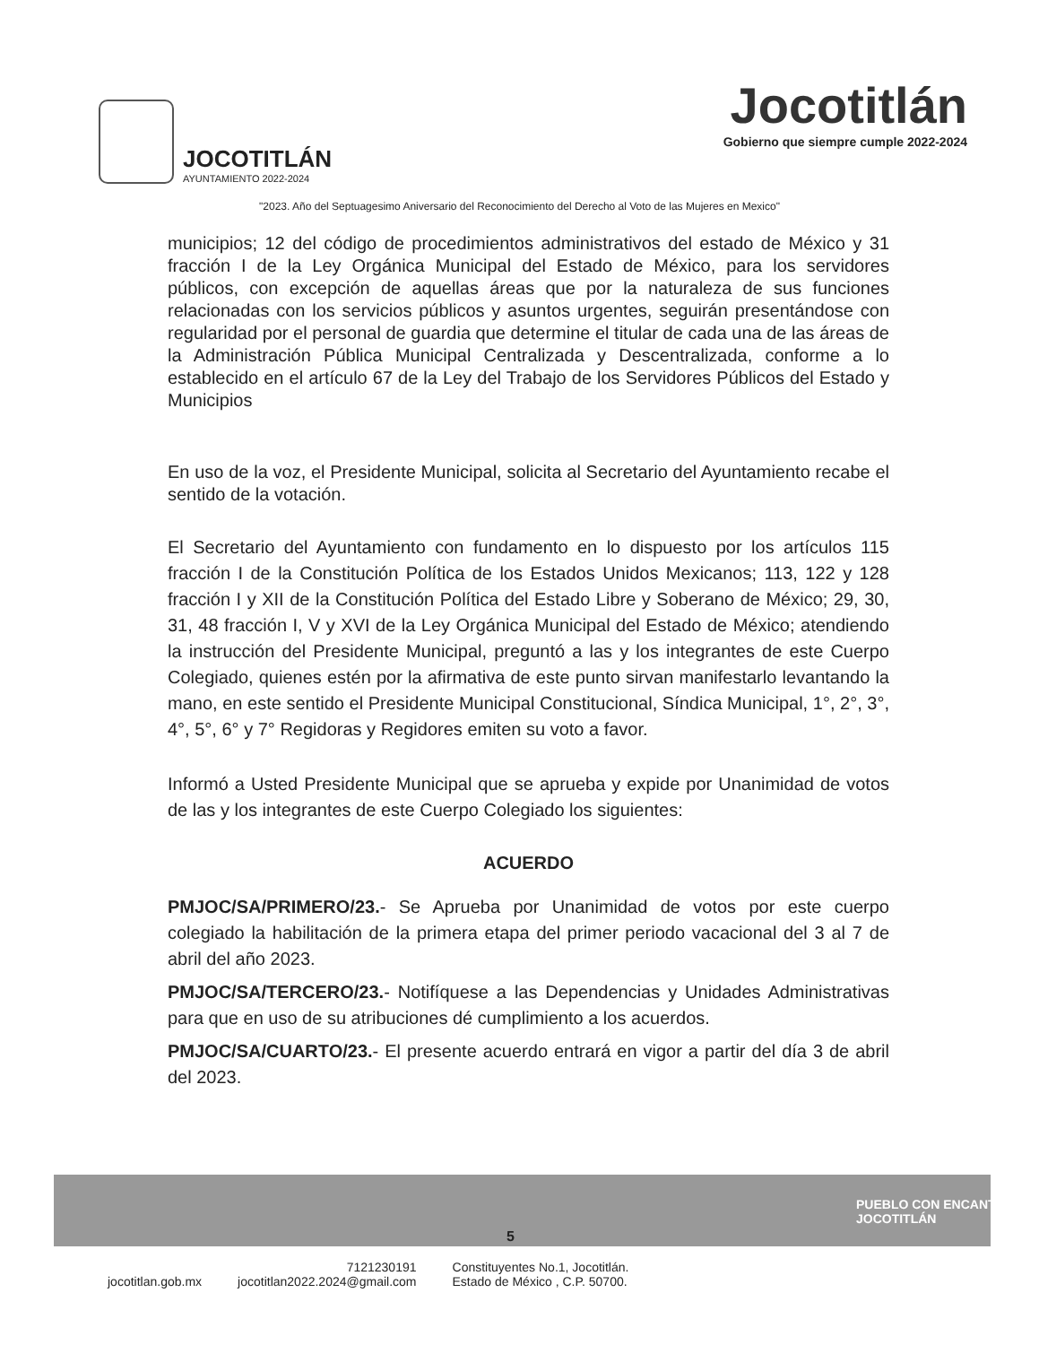JOCOTITLÁN
AYUNTAMIENTO 2022-2024
Jocotitlán
Gobierno que siempre cumple 2022-2024
"2023. Año del Septuagesimo Aniversario del Reconocimiento del Derecho al Voto de las Mujeres en Mexico"
municipios; 12 del código de procedimientos administrativos del estado de México y 31 fracción I de la Ley Orgánica Municipal del Estado de México, para los servidores públicos, con excepción de aquellas áreas que por la naturaleza de sus funciones relacionadas con los servicios públicos y asuntos urgentes, seguirán presentándose con regularidad por el personal de guardia que determine el titular de cada una de las áreas de la Administración Pública Municipal Centralizada y Descentralizada, conforme a lo establecido en el artículo 67 de la Ley del Trabajo de los Servidores Públicos del Estado y Municipios
En uso de la voz, el Presidente Municipal, solicita al Secretario del Ayuntamiento recabe el sentido de la votación.
El Secretario del Ayuntamiento con fundamento en lo dispuesto por los artículos 115 fracción I de la Constitución Política de los Estados Unidos Mexicanos; 113, 122 y 128 fracción I y XII de la Constitución Política del Estado Libre y Soberano de México; 29, 30, 31, 48 fracción I, V y XVI de la Ley Orgánica Municipal del Estado de México; atendiendo la instrucción del Presidente Municipal, preguntó a las y los integrantes de este Cuerpo Colegiado, quienes estén por la afirmativa de este punto sirvan manifestarlo levantando la mano, en este sentido el Presidente Municipal Constitucional, Síndica Municipal, 1°, 2°, 3°, 4°, 5°, 6° y 7° Regidoras y Regidores emiten su voto a favor.
Informó a Usted Presidente Municipal que se aprueba y expide por Unanimidad de votos de las y los integrantes de este Cuerpo Colegiado los siguientes:
ACUERDO
PMJOC/SA/PRIMERO/23.- Se Aprueba por Unanimidad de votos por este cuerpo colegiado la habilitación de la primera etapa del primer periodo vacacional del 3 al 7 de abril del año 2023.
PMJOC/SA/TERCERO/23.- Notifíquese a las Dependencias y Unidades Administrativas para que en uso de su atribuciones dé cumplimiento a los acuerdos.
PMJOC/SA/CUARTO/23.- El presente acuerdo entrará en vigor a partir del día 3 de abril del 2023.
5
PUEBLO CON ENCANTO JOCOTITLÁN
jocotitlan.gob.mx
7121230191
jocotitlan2022.2024@gmail.com
Constituyentes No.1, Jocotitlán.
Estado de México , C.P. 50700.